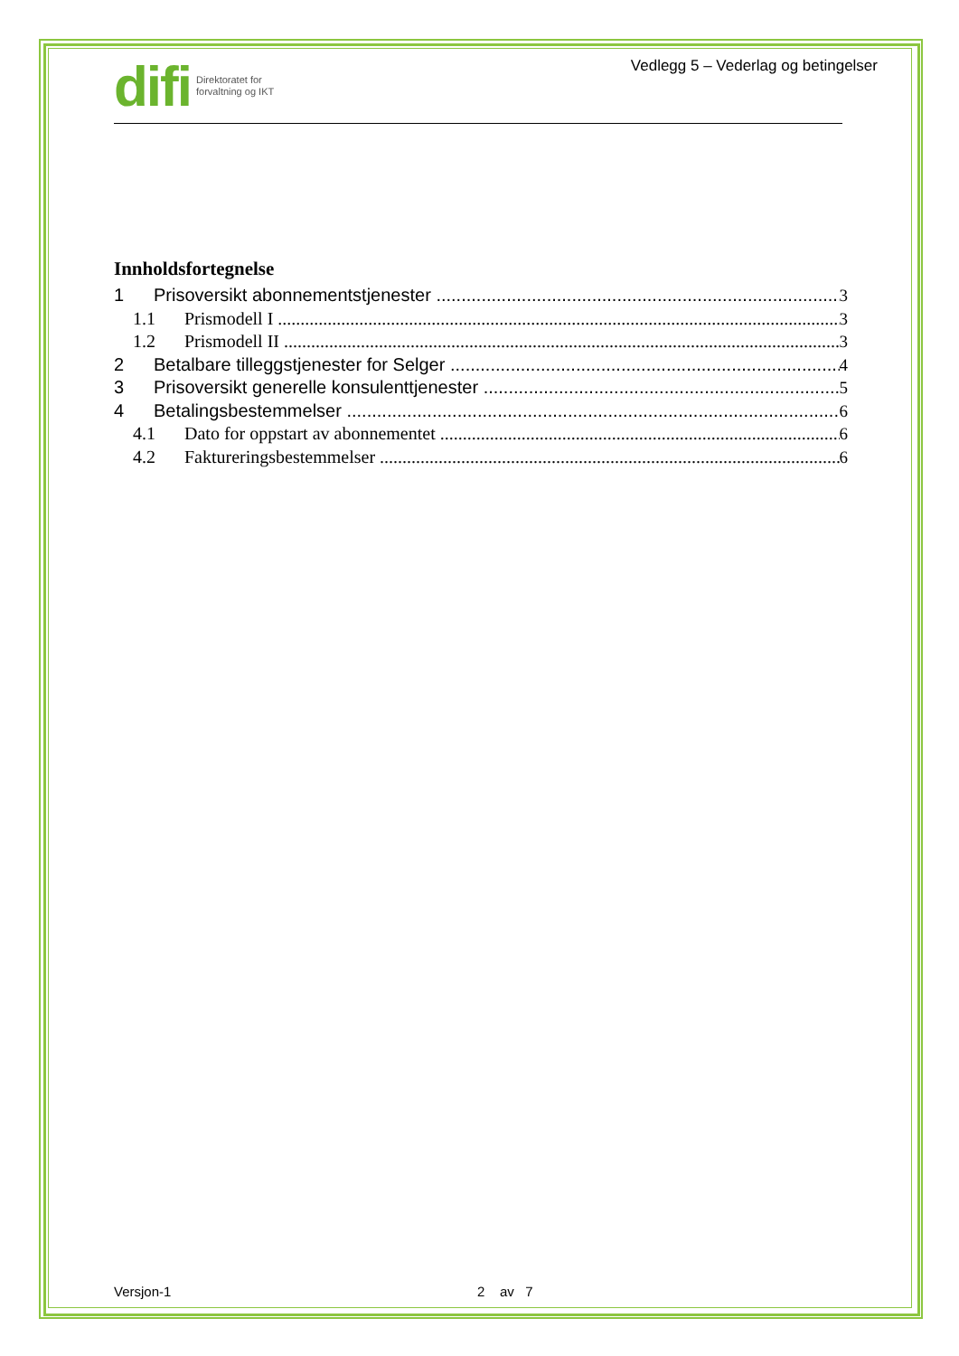difi Direktoratet for
forvaltning og IKT
Vedlegg 5 – Vederlag og betingelser
Innholdsfortegnelse
1 Prisoversikt abonnementstjenester 3
1.1 Prismodell I 3
1.2 Prismodell II 3
2 Betalbare tilleggstjenester for Selger 4
3 Prisoversikt generelle konsulenttjenester 5
4 Betalingsbestemmelser 6
4.1 Dato for oppstart av abonnementet 6
4.2 Faktureringsbestemmelser 6
Versjon-1 2 av 7